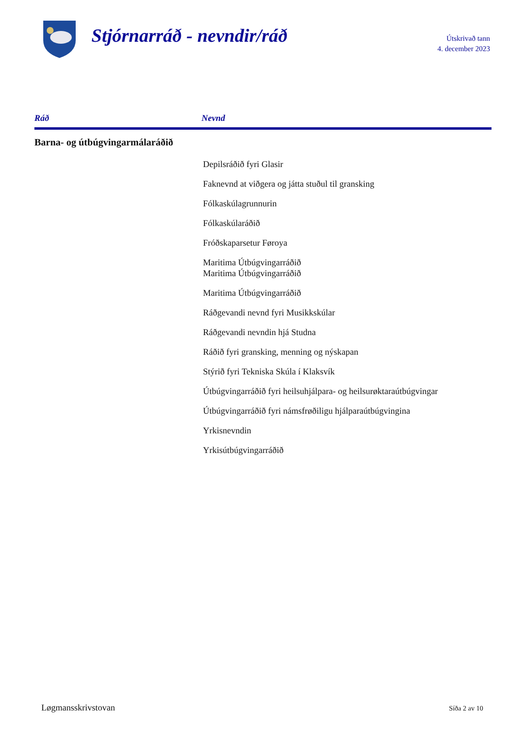Stjórnarráð - nevndir/ráð
Útskrivað tann
4. december 2023
Ráð Nevnd
Barna- og útbúgvingarmálaráðið
Depilsráðið fyri Glasir
Faknevnd at viðgera og játta stuðul til gransking
Fólkaskúlagrunnurin
Fólkaskúlaráðið
Fróðskaparsetur Føroya
Maritima Útbúgvingarráðið
Maritima Útbúgvingarráðið
Maritima Útbúgvingarráðið
Ráðgevandi nevnd fyri Musikkskúlar
Ráðgevandi nevndin hjá Studna
Ráðið fyri gransking, menning og nýskapan
Stýrið fyri Tekniska Skúla í Klaksvík
Útbúgvingarráðið fyri heilsuhjálpara- og heilsurøktaraútbúgvingar
Útbúgvingarráðið fyri námsfrøðiligu hjálparaútbúgvingina
Yrkisnevndin
Yrkisútbúgvingarráðið
Løgmansskrivstovan Síða 2 av 10